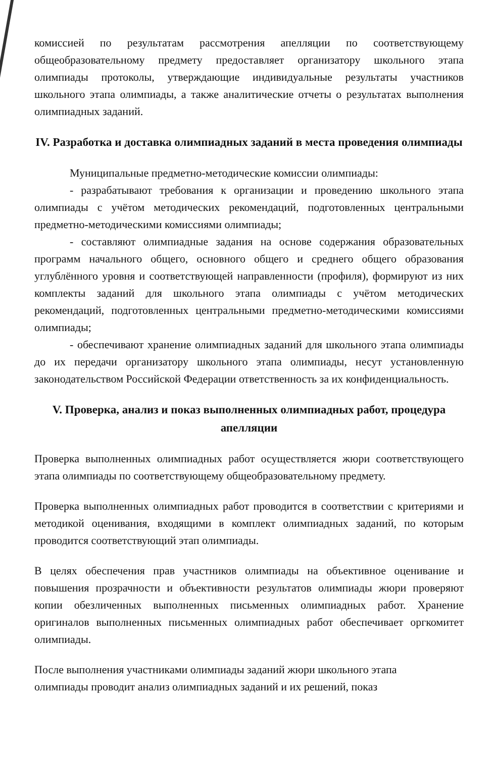комиссией по результатам рассмотрения апелляции по соответствующему общеобразовательному предмету предоставляет организатору школьного этапа олимпиады протоколы, утверждающие индивидуальные результаты участников школьного этапа олимпиады, а также аналитические отчеты о результатах выполнения олимпиадных заданий.
IV. Разработка и доставка олимпиадных заданий в места проведения олимпиады
Муниципальные предметно-методические комиссии олимпиады:
- разрабатывают требования к организации и проведению школьного этапа олимпиады с учётом методических рекомендаций, подготовленных центральными предметно-методическими комиссиями олимпиады;
- составляют олимпиадные задания на основе содержания образовательных программ начального общего, основного общего и среднего общего образования углублённого уровня и соответствующей направленности (профиля), формируют из них комплекты заданий для школьного этапа олимпиады с учётом методических рекомендаций, подготовленных центральными предметно-методическими комиссиями олимпиады;
- обеспечивают хранение олимпиадных заданий для школьного этапа олимпиады до их передачи организатору школьного этапа олимпиады, несут установленную законодательством Российской Федерации ответственность за их конфиденциальность.
V. Проверка, анализ и показ выполненных олимпиадных работ, процедура апелляции
Проверка выполненных олимпиадных работ осуществляется жюри соответствующего этапа олимпиады по соответствующему общеобразовательному предмету.
Проверка выполненных олимпиадных работ проводится в соответствии с критериями и методикой оценивания, входящими в комплект олимпиадных заданий, по которым проводится соответствующий этап олимпиады.
В целях обеспечения прав участников олимпиады на объективное оценивание и повышения прозрачности и объективности результатов олимпиады жюри проверяют копии обезличенных выполненных письменных олимпиадных работ. Хранение оригиналов выполненных письменных олимпиадных работ обеспечивает оргкомитет олимпиады.
После выполнения участниками олимпиады заданий жюри школьного этапа
олимпиады проводит анализ олимпиадных заданий и их решений, показ